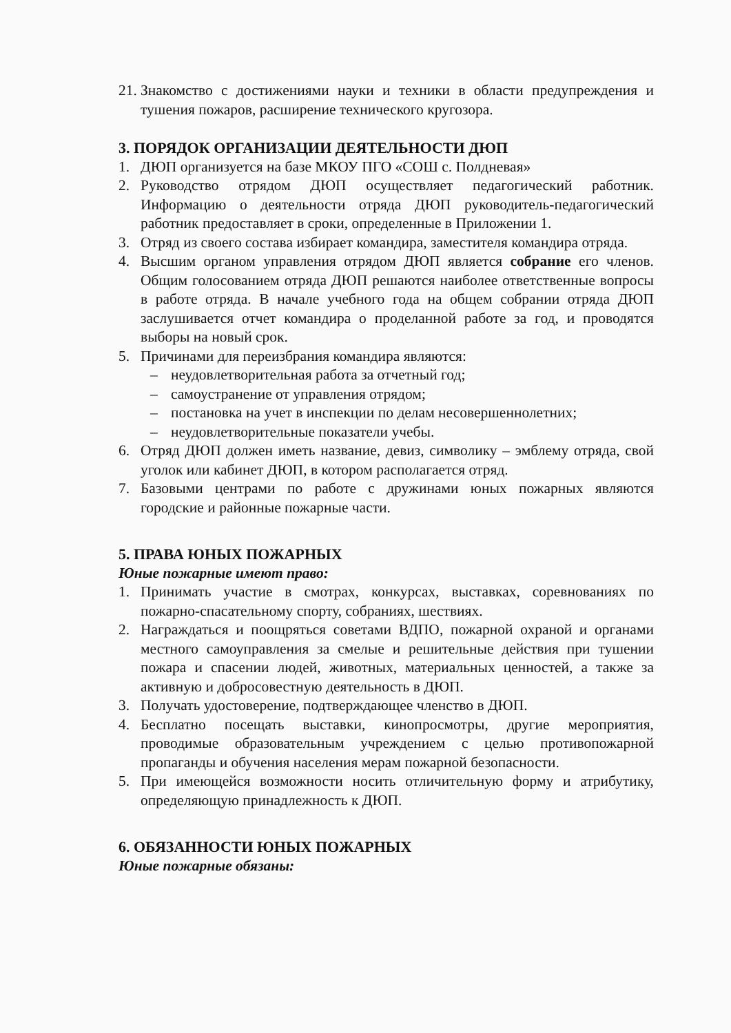21. Знакомство с достижениями науки и техники в области предупреждения и тушения пожаров, расширение технического кругозора.
3. ПОРЯДОК ОРГАНИЗАЦИИ ДЕЯТЕЛЬНОСТИ ДЮП
1. ДЮП организуется на базе МКОУ ПГО «СОШ с. Полдневая»
2. Руководство отрядом ДЮП осуществляет педагогический работник. Информацию о деятельности отряда ДЮП руководитель-педагогический работник предоставляет в сроки, определенные в Приложении 1.
3. Отряд из своего состава избирает командира, заместителя командира отряда.
4. Высшим органом управления отрядом ДЮП является собрание его членов. Общим голосованием отряда ДЮП решаются наиболее ответственные вопросы в работе отряда. В начале учебного года на общем собрании отряда ДЮП заслушивается отчет командира о проделанной работе за год, и проводятся выборы на новый срок.
5. Причинами для переизбрания командира являются:
– неудовлетворительная работа за отчетный год;
– самоустранение от управления отрядом;
– постановка на учет в инспекции по делам несовершеннолетних;
– неудовлетворительные показатели учебы.
6. Отряд ДЮП должен иметь название, девиз, символику – эмблему отряда, свой уголок или кабинет ДЮП, в котором располагается отряд.
7. Базовыми центрами по работе с дружинами юных пожарных являются городские и районные пожарные части.
5. ПРАВА ЮНЫХ ПОЖАРНЫХ
Юные пожарные имеют право:
1. Принимать участие в смотрах, конкурсах, выставках, соревнованиях по пожарно-спасательному спорту, собраниях, шествиях.
2. Награждаться и поощряться советами ВДПО, пожарной охраной и органами местного самоуправления за смелые и решительные действия при тушении пожара и спасении людей, животных, материальных ценностей, а также за активную и добросовестную деятельность в ДЮП.
3. Получать удостоверение, подтверждающее членство в ДЮП.
4. Бесплатно посещать выставки, кинопросмотры, другие мероприятия, проводимые образовательным учреждением с целью противопожарной пропаганды и обучения населения мерам пожарной безопасности.
5. При имеющейся возможности носить отличительную форму и атрибутику, определяющую принадлежность к ДЮП.
6. ОБЯЗАННОСТИ ЮНЫХ ПОЖАРНЫХ
Юные пожарные обязаны: